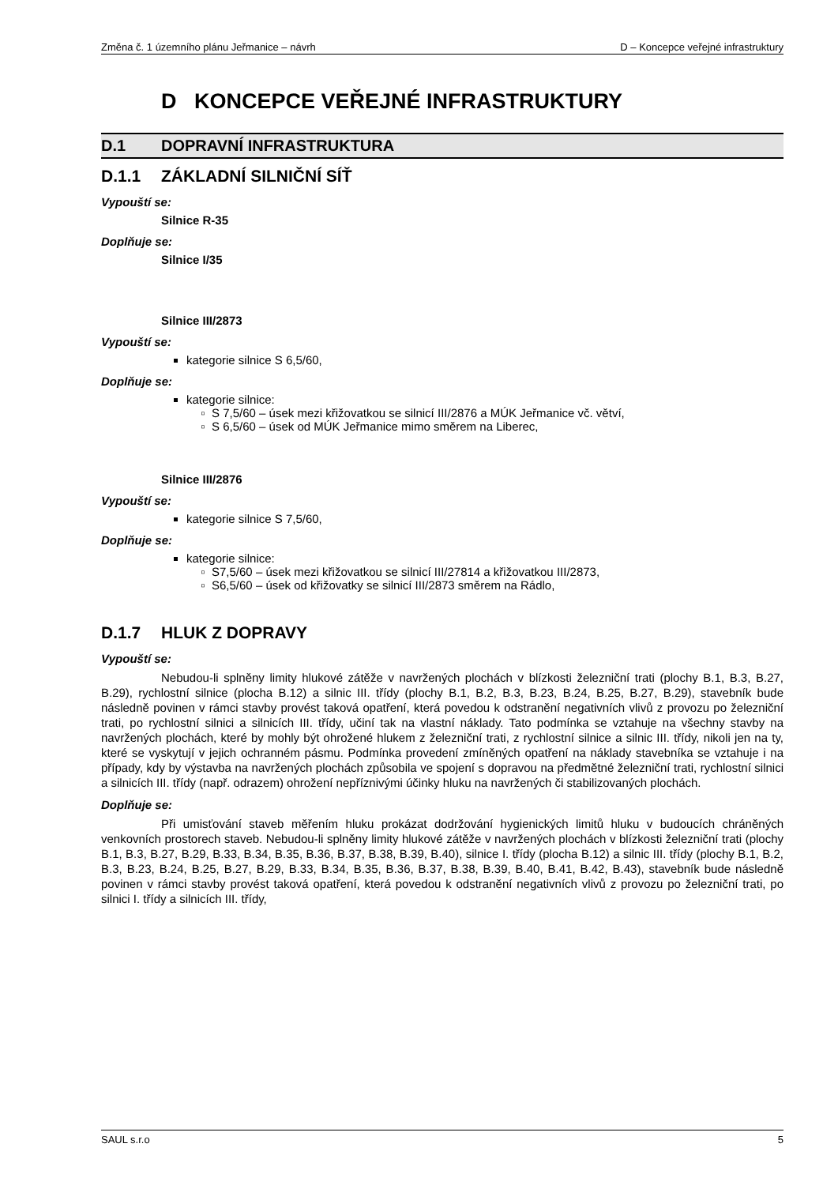Změna č. 1 územního plánu Jeřmanice – návrh D – Koncepce veřejné infrastruktury
D KONCEPCE VEŘEJNÉ INFRASTRUKTURY
D.1 DOPRAVNÍ INFRASTRUKTURA
D.1.1 ZÁKLADNÍ SILNIČNÍ SÍŤ
Vypouští se:
Silnice R-35
Doplňuje se:
Silnice I/35
Silnice III/2873
Vypouští se:
kategorie silnice S 6,5/60,
Doplňuje se:
kategorie silnice:
S 7,5/60 – úsek mezi křižovatkou se silnicí III/2876 a MÚK Jeřmanice vč. větví,
S 6,5/60 – úsek od MÚK Jeřmanice mimo směrem na Liberec,
Silnice III/2876
Vypouští se:
kategorie silnice S 7,5/60,
Doplňuje se:
kategorie silnice:
S7,5/60 – úsek mezi křižovatkou se silnicí III/27814 a křižovatkou III/2873,
S6,5/60 – úsek od křižovatky se silnicí III/2873 směrem na Rádlo,
D.1.7 HLUK Z DOPRAVY
Vypouští se:
Nebudou-li splněny limity hlukové zátěže v navržených plochách v blízkosti železniční trati (plochy B.1, B.3, B.27, B.29), rychlostní silnice (plocha B.12) a silnic III. třídy (plochy B.1, B.2, B.3, B.23, B.24, B.25, B.27, B.29), stavebník bude následně povinen v rámci stavby provést taková opatření, která povedou k odstranění negativních vlivů z provozu po železniční trati, po rychlostní silnici a silnicích III. třídy, učiní tak na vlastní náklady. Tato podmínka se vztahuje na všechny stavby na navržených plochách, které by mohly být ohrožené hlukem z železniční trati, z rychlostní silnice a silnic III. třídy, nikoli jen na ty, které se vyskytují v jejich ochranném pásmu. Podmínka provedení zmíněných opatření na náklady stavebníka se vztahuje i na případy, kdy by výstavba na navržených plochách způsobila ve spojení s dopravou na předmětné železniční trati, rychlostní silnici a silnicích III. třídy (např. odrazem) ohrožení nepříznivými účinky hluku na navržených či stabilizovaných plochách.
Doplňuje se:
Při umisťování staveb měřením hluku prokázat dodržování hygienických limitů hluku v budoucích chráněných venkovních prostorech staveb. Nebudou-li splněny limity hlukové zátěže v navržených plochách v blízkosti železniční trati (plochy B.1, B.3, B.27, B.29, B.33, B.34, B.35, B.36, B.37, B.38, B.39, B.40), silnice I. třídy (plocha B.12) a silnic III. třídy (plochy B.1, B.2, B.3, B.23, B.24, B.25, B.27, B.29, B.33, B.34, B.35, B.36, B.37, B.38, B.39, B.40, B.41, B.42, B.43), stavebník bude následně povinen v rámci stavby provést taková opatření, která povedou k odstranění negativních vlivů z provozu po železniční trati, po silnici I. třídy a silnicích III. třídy,
SAUL s.r.o 5